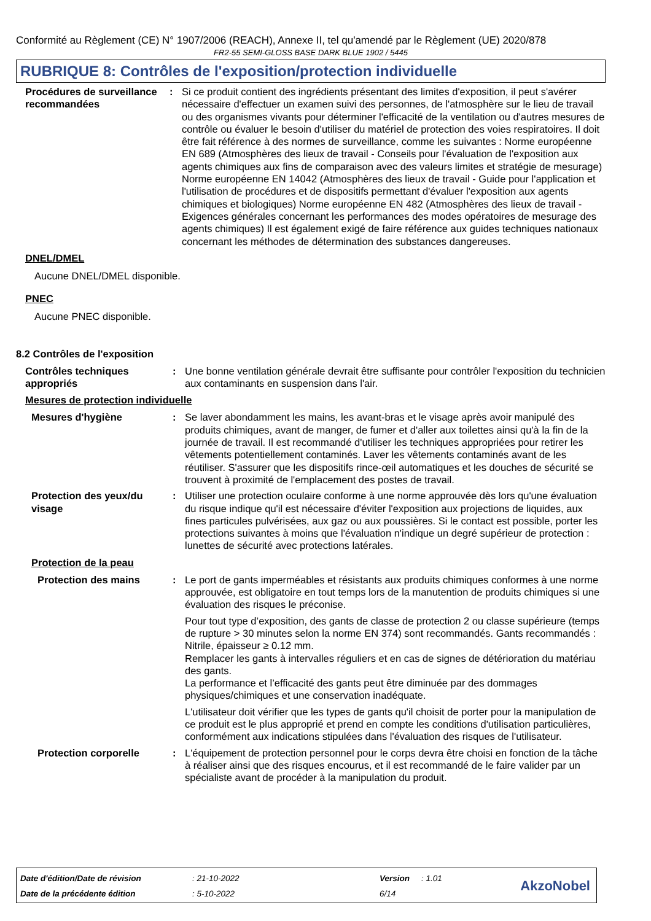Conformité au Règlement (CE) N° 1907/2006 (REACH), Annexe II, tel qu'amendé par le Règlement (UE) 2020/878
FR2-55 SEMI-GLOSS BASE DARK BLUE 1902 / 5445
RUBRIQUE 8: Contrôles de l'exposition/protection individuelle
Procédures de surveillance recommandées
: Si ce produit contient des ingrédients présentant des limites d'exposition, il peut s'avérer nécessaire d'effectuer un examen suivi des personnes, de l'atmosphère sur le lieu de travail ou des organismes vivants pour déterminer l'efficacité de la ventilation ou d'autres mesures de contrôle ou évaluer le besoin d'utiliser du matériel de protection des voies respiratoires. Il doit être fait référence à des normes de surveillance, comme les suivantes : Norme européenne EN 689 (Atmosphères des lieux de travail - Conseils pour l'évaluation de l'exposition aux agents chimiques aux fins de comparaison avec des valeurs limites et stratégie de mesurage) Norme européenne EN 14042 (Atmosphères des lieux de travail - Guide pour l'application et l'utilisation de procédures et de dispositifs permettant d'évaluer l'exposition aux agents chimiques et biologiques) Norme européenne EN 482 (Atmosphères des lieux de travail - Exigences générales concernant les performances des modes opératoires de mesurage des agents chimiques) Il est également exigé de faire référence aux guides techniques nationaux concernant les méthodes de détermination des substances dangereuses.
DNEL/DMEL
Aucune DNEL/DMEL disponible.
PNEC
Aucune PNEC disponible.
8.2 Contrôles de l'exposition
Contrôles techniques appropriés
: Une bonne ventilation générale devrait être suffisante pour contrôler l'exposition du technicien aux contaminants en suspension dans l'air.
Mesures de protection individuelle
Mesures d'hygiène : Se laver abondamment les mains, les avant-bras et le visage après avoir manipulé des produits chimiques, avant de manger, de fumer et d'aller aux toilettes ainsi qu'à la fin de la journée de travail. Il est recommandé d'utiliser les techniques appropriées pour retirer les vêtements potentiellement contaminés. Laver les vêtements contaminés avant de les réutiliser. S'assurer que les dispositifs rince-œil automatiques et les douches de sécurité se trouvent à proximité de l'emplacement des postes de travail.
Protection des yeux/du visage
: Utiliser une protection oculaire conforme à une norme approuvée dès lors qu'une évaluation du risque indique qu'il est nécessaire d'éviter l'exposition aux projections de liquides, aux fines particules pulvérisées, aux gaz ou aux poussières. Si le contact est possible, porter les protections suivantes à moins que l'évaluation n'indique un degré supérieur de protection : lunettes de sécurité avec protections latérales.
Protection de la peau
Protection des mains : Le port de gants imperméables et résistants aux produits chimiques conformes à une norme approuvée, est obligatoire en tout temps lors de la manutention de produits chimiques si une évaluation des risques le préconise.
Pour tout type d’exposition, des gants de classe de protection 2 ou classe supérieure (temps de rupture > 30 minutes selon la norme EN 374) sont recommandés. Gants recommandés : Nitrile, épaisseur ≥ 0.12 mm.
Remplacer les gants à intervalles réguliers et en cas de signes de détérioration du matériau des gants.
La performance et l’efficacité des gants peut être diminuée par des dommages physiques/chimiques et une conservation inadéquate.
L'utilisateur doit vérifier que les types de gants qu'il choisit de porter pour la manipulation de ce produit est le plus approprié et prend en compte les conditions d'utilisation particulières, conformément aux indications stipulées dans l'évaluation des risques de l'utilisateur.
Protection corporelle : L'équipement de protection personnel pour le corps devra être choisi en fonction de la tâche à réaliser ainsi que des risques encourus, et il est recommandé de le faire valider par un spécialiste avant de procéder à la manipulation du produit.
Date d'édition/Date de révision: 21-10-2022 Version: 1.01
Date de la précédente édition: 5-10-2022 6/14
AkzoNobel